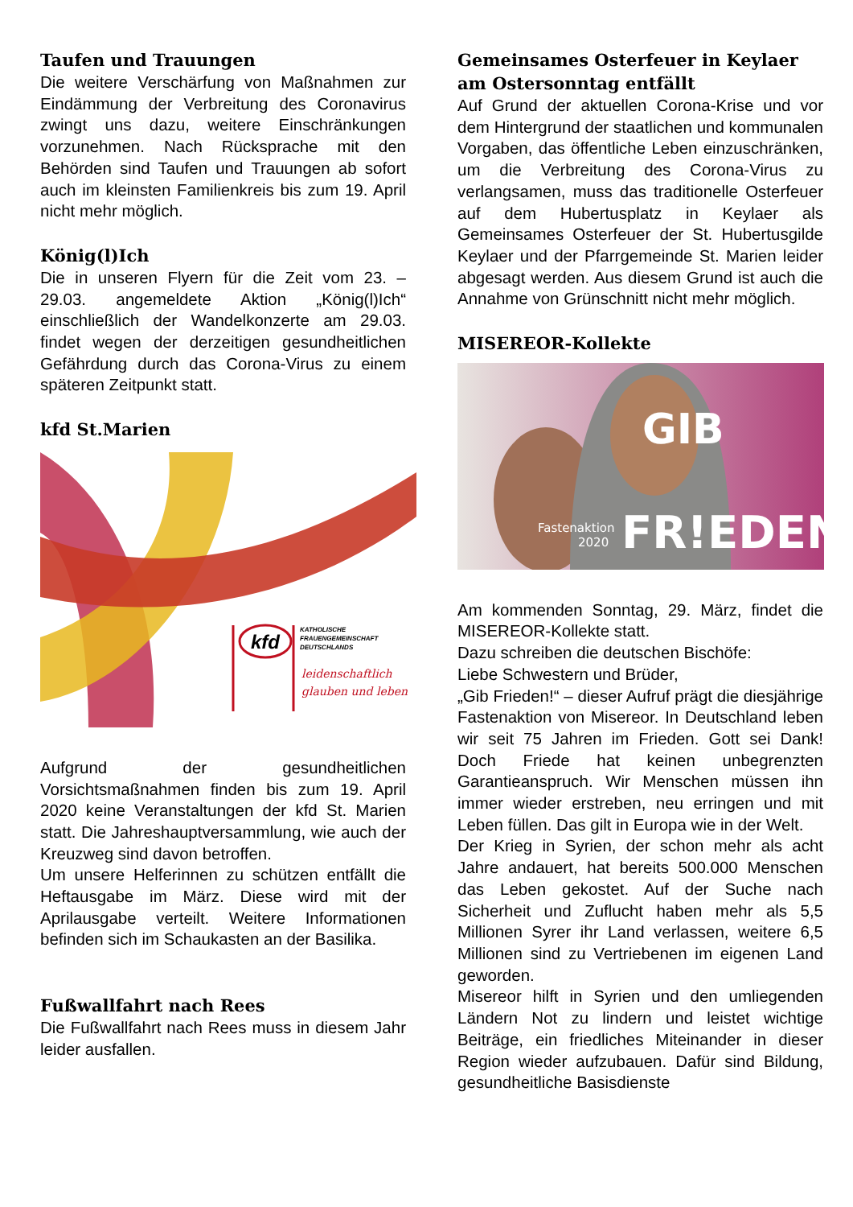Taufen und Trauungen
Die weitere Verschärfung von Maßnahmen zur Eindämmung der Verbreitung des Coronavirus zwingt uns dazu, weitere Einschränkungen vorzunehmen. Nach Rücksprache mit den Behörden sind Taufen und Trauungen ab sofort auch im kleinsten Familienkreis bis zum 19. April nicht mehr möglich.
König(l)Ich
Die in unseren Flyern für die Zeit vom 23. – 29.03. angemeldete Aktion „König(l)Ich“ einschließlich der Wandelkonzerte am 29.03. findet wegen der derzeitigen gesundheitlichen Gefährdung durch das Corona-Virus zu einem späteren Zeitpunkt statt.
kfd St.Marien
kfd
KATHOLISCHE
FRAUENGEMEINSCHAFT
DEUTSCHLANDS
leidenschaftlich
glauben und leben
Aufgrund der gesundheitlichen Vorsichtsmaßnahmen finden bis zum 19. April 2020 keine Veranstaltungen der kfd St. Marien statt. Die Jahreshauptversammlung, wie auch der Kreuzweg sind davon betroffen.
Um unsere Helferinnen zu schützen entfällt die Heftausgabe im März. Diese wird mit der Aprilausgabe verteilt. Weitere Informationen befinden sich im Schaukasten an der Basilika.
Fußwallfahrt nach Rees
Die Fußwallfahrt nach Rees muss in diesem Jahr leider ausfallen.
Gemeinsames Osterfeuer in Keylaer am Ostersonntag entfällt
Auf Grund der aktuellen Corona-Krise und vor dem Hintergrund der staatlichen und kommunalen Vorgaben, das öffentliche Leben einzuschränken, um die Verbreitung des Corona-Virus zu verlangsamen, muss das traditionelle Osterfeuer auf dem Hubertusplatz in Keylaer als Gemeinsames Osterfeuer der St. Hubertusgilde Keylaer und der Pfarrgemeinde St. Marien leider abgesagt werden. Aus diesem Grund ist auch die Annahme von Grünschnitt nicht mehr möglich.
MISEREOR-Kollekte
GIB
FR!EDEN
Fastenaktion
2020
Am kommenden Sonntag, 29. März, findet die MISEREOR-Kollekte statt.
Dazu schreiben die deutschen Bischöfe:
Liebe Schwestern und Brüder,
„Gib Frieden!“ – dieser Aufruf prägt die diesjährige Fastenaktion von Misereor. In Deutschland leben wir seit 75 Jahren im Frieden. Gott sei Dank! Doch Friede hat keinen unbegrenzten Garantieanspruch. Wir Menschen müssen ihn immer wieder erstreben, neu erringen und mit Leben füllen. Das gilt in Europa wie in der Welt.
Der Krieg in Syrien, der schon mehr als acht Jahre andauert, hat bereits 500.000 Menschen das Leben gekostet. Auf der Suche nach Sicherheit und Zuflucht haben mehr als 5,5 Millionen Syrer ihr Land verlassen, weitere 6,5 Millionen sind zu Vertriebenen im eigenen Land geworden.
Misereor hilft in Syrien und den umliegenden Ländern Not zu lindern und leistet wichtige Beiträge, ein friedliches Miteinander in dieser Region wieder aufzubauen. Dafür sind Bildung, gesundheitliche Basisdienste